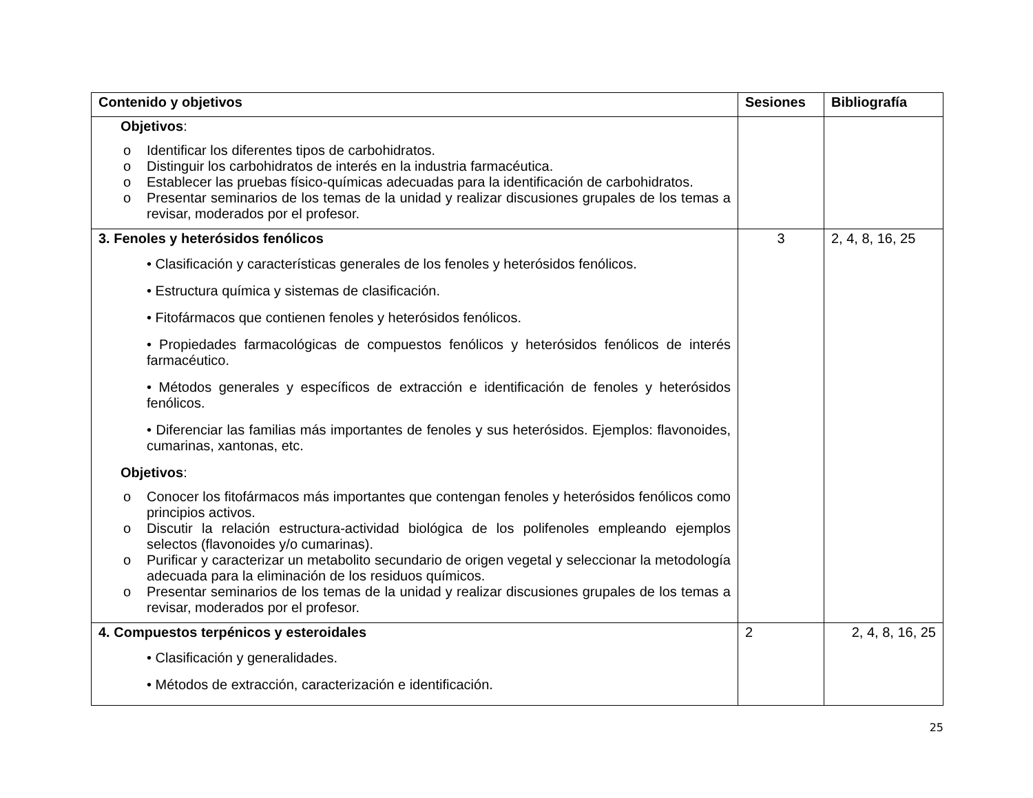| Contenido y objetivos | Sesiones | Bibliografía |
| --- | --- | --- |
| Objetivos : o Identificar los diferentes tipos de carbohidratos. o Distinguir los carbohidratos de interés en la industria farmacéutica. o Establecer las pruebas físico-químicas adecuadas para la identificación de carbohidratos. o Presentar seminarios de los temas de la unidad y realizar discusiones grupales de los temas a revisar, moderados por el profesor. | | |
| 3. Fenoles y heterósidos fenólicos • Clasificación y características generales de los fenoles y heterósidos fenólicos. • Estructura química y sistemas de clasificación. • Fitofármacos que contienen fenoles y heterósidos fenólicos. • Propiedades farmacológicas de compuestos fenólicos y heterósidos fenólicos de interés farmacéutico. • Métodos generales y específicos de extracción e identificación de fenoles y heterósidos fenólicos. • Diferenciar las familias más importantes de fenoles y sus heterósidos. Ejemplos: flavonoides, cumarinas, xantonas, etc. Objetivos : o Conocer los fitofármacos más importantes que contengan fenoles y heterósidos fenólicos como principios activos. o Discutir la relación estructura-actividad biológica de los polifenoles empleando ejemplos selectos (flavonoides y/o cumarinas). o Purificar y caracterizar un metabolito secundario de origen vegetal y seleccionar la metodología adecuada para la eliminación de los residuos químicos. o Presentar seminarios de los temas de la unidad y realizar discusiones grupales de los temas a revisar, moderados por el profesor. | 3 | 2, 4, 8, 16, 25 |
| 4. Compuestos terpénicos y esteroidales • Clasificación y generalidades. • Métodos de extracción, caracterización e identificación. | 2 | 2, 4, 8, 16, 25 |
25